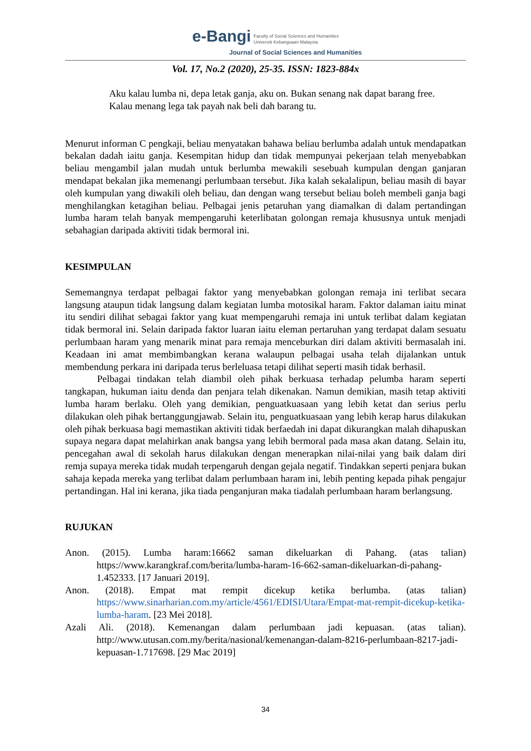e-Bangi Faculty of Social Sciences and Humanities
Universiti Kebangsaan Malaysia
Journal of Social Sciences and Humanities
Vol. 17, No.2 (2020), 25-35. ISSN: 1823-884x
Aku kalau lumba ni, depa letak ganja, aku on. Bukan senang nak dapat barang free. Kalau menang lega tak payah nak beli dah barang tu.
Menurut informan C pengkaji, beliau menyatakan bahawa beliau berlumba adalah untuk mendapatkan bekalan dadah iaitu ganja. Kesempitan hidup dan tidak mempunyai pekerjaan telah menyebabkan beliau mengambil jalan mudah untuk berlumba mewakili sesebuah kumpulan dengan ganjaran mendapat bekalan jika memenangi perlumbaan tersebut. Jika kalah sekalalipun, beliau masih di bayar oleh kumpulan yang diwakili oleh beliau, dan dengan wang tersebut beliau boleh membeli ganja bagi menghilangkan ketagihan beliau. Pelbagai jenis petaruhan yang diamalkan di dalam pertandingan lumba haram telah banyak mempengaruhi keterlibatan golongan remaja khususnya untuk menjadi sebahagian daripada aktiviti tidak bermoral ini.
KESIMPULAN
Sememangnya terdapat pelbagai faktor yang menyebabkan golongan remaja ini terlibat secara langsung ataupun tidak langsung dalam kegiatan lumba motosikal haram. Faktor dalaman iaitu minat itu sendiri dilihat sebagai faktor yang kuat mempengaruhi remaja ini untuk terlibat dalam kegiatan tidak bermoral ini. Selain daripada faktor luaran iaitu eleman pertaruhan yang terdapat dalam sesuatu perlumbaan haram yang menarik minat para remaja menceburkan diri dalam aktiviti bermasalah ini. Keadaan ini amat membimbangkan kerana walaupun pelbagai usaha telah dijalankan untuk membendung perkara ini daripada terus berleluasa tetapi dilihat seperti masih tidak berhasil.
Pelbagai tindakan telah diambil oleh pihak berkuasa terhadap pelumba haram seperti tangkapan, hukuman iaitu denda dan penjara telah dikenakan. Namun demikian, masih tetap aktiviti lumba haram berlaku. Oleh yang demikian, penguatkuasaan yang lebih ketat dan serius perlu dilakukan oleh pihak bertanggungjawab. Selain itu, penguatkuasaan yang lebih kerap harus dilakukan oleh pihak berkuasa bagi memastikan aktiviti tidak berfaedah ini dapat dikurangkan malah dihapuskan supaya negara dapat melahirkan anak bangsa yang lebih bermoral pada masa akan datang. Selain itu, pencegahan awal di sekolah harus dilakukan dengan menerapkan nilai-nilai yang baik dalam diri remja supaya mereka tidak mudah terpengaruh dengan gejala negatif. Tindakkan seperti penjara bukan sahaja kepada mereka yang terlibat dalam perlumbaan haram ini, lebih penting kepada pihak pengajur pertandingan. Hal ini kerana, jika tiada penganjuran maka tiadalah perlumbaan haram berlangsung.
RUJUKAN
Anon. (2015). Lumba haram:16662 saman dikeluarkan di Pahang. (atas talian) https://www.karangkraf.com/berita/lumba-haram-16-662-saman-dikeluarkan-di-pahang-1.452333. [17 Januari 2019].
Anon. (2018). Empat mat rempit dicekup ketika berlumba. (atas talian) https://www.sinarharian.com.my/article/4561/EDISI/Utara/Empat-mat-rempit-dicekup-ketika-lumba-haram. [23 Mei 2018].
Azali Ali. (2018). Kemenangan dalam perlumbaan jadi kepuasan. (atas talian). http://www.utusan.com.my/berita/nasional/kemenangan-dalam-8216-perlumbaan-8217-jadi-kepuasan-1.717698. [29 Mac 2019]
34